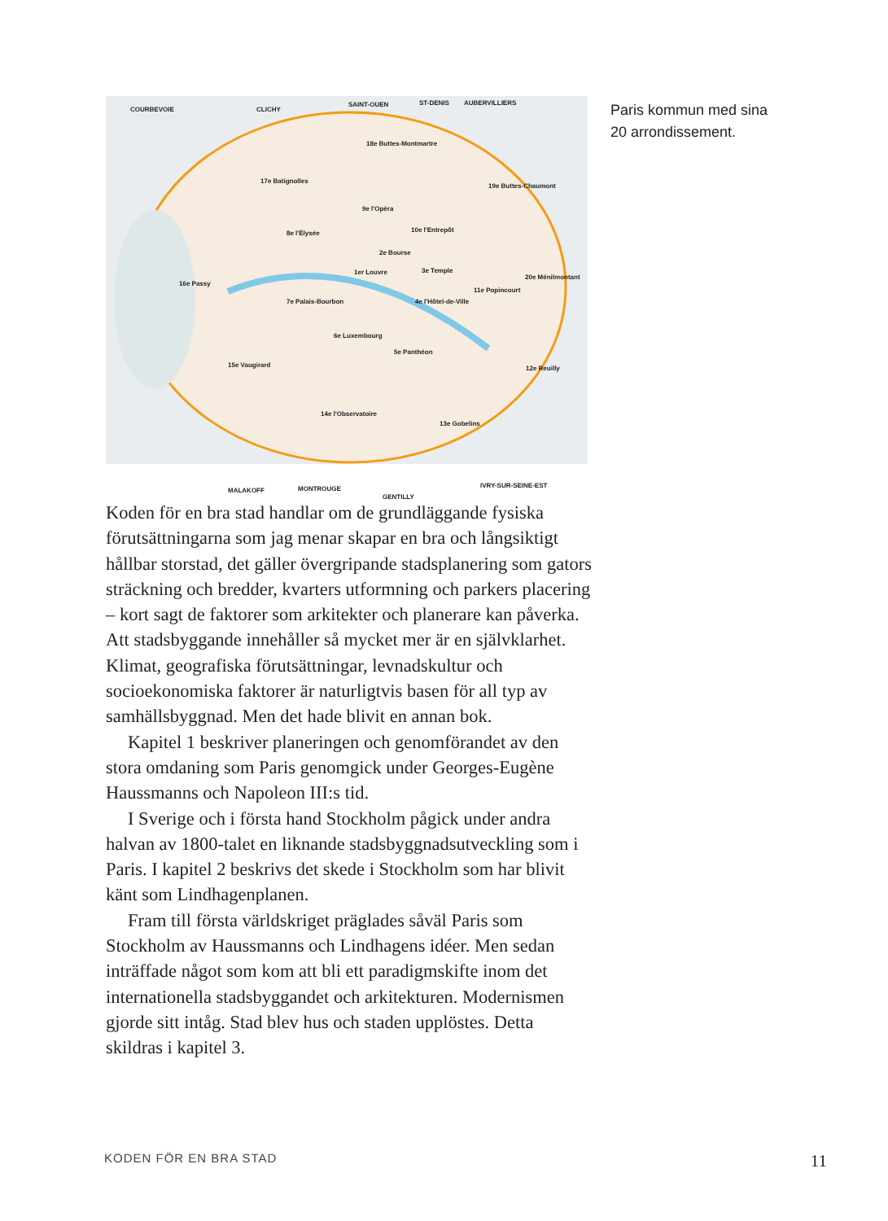COURBEVOIE CLICHY
SAINT-OUEN ST-DENIS AUBERVILLIERS
18e Buttes-Montmartre
17e Batignolles
19e Buttes-Chaumont
9e l'Opéra
8e l'Élysée 10e l'Entrepôt
2e Bourse
1er Louvre 3e Temple
20e Ménilmontant
16e Passy
7e Palais-Bourbon 4e l'Hôtel-de-Ville
11e Popincourt
6e Luxembourg
5e Panthéon
15e Vaugirard 12e Reuilly
14e l'Observatoire
13e Gobelins
MALAKOFF MONTROUGE
GENTILLY
IVRY-SUR-SEINE-EST
Paris kommun med sina
20 arrondissement.
Koden för en bra stad handlar om de grundläggande fysiska förutsättningarna som jag menar skapar en bra och långsiktigt hållbar storstad, det gäller övergripande stadsplanering som gators sträckning och bredder, kvarters utformning och parkers placering – kort sagt de faktorer som arkitekter och planerare kan påverka. Att stadsbyggande innehåller så mycket mer är en självklarhet. Klimat, geografiska förutsättningar, levnadskultur och socioekonomiska faktorer är naturligtvis basen för all typ av samhällsbyggnad. Men det hade blivit en annan bok.
Kapitel 1 beskriver planeringen och genomförandet av den stora omdaning som Paris genomgick under Georges-Eugène Haussmanns och Napoleon III:s tid.
I Sverige och i första hand Stockholm pågick under andra halvan av 1800-talet en liknande stadsbyggnadsutveckling som i Paris. I kapitel 2 beskrivs det skede i Stockholm som har blivit känt som Lindhagenplanen.
Fram till första världskriget präglades såväl Paris som Stockholm av Haussmanns och Lindhagens idéer. Men sedan inträffade något som kom att bli ett paradigmskifte inom det internationella stadsbyggandet och arkitekturen. Modernismen gjorde sitt intåg. Stad blev hus och staden upplöstes. Detta skildras i kapitel 3.
KODEN FÖR EN BRA STAD 11